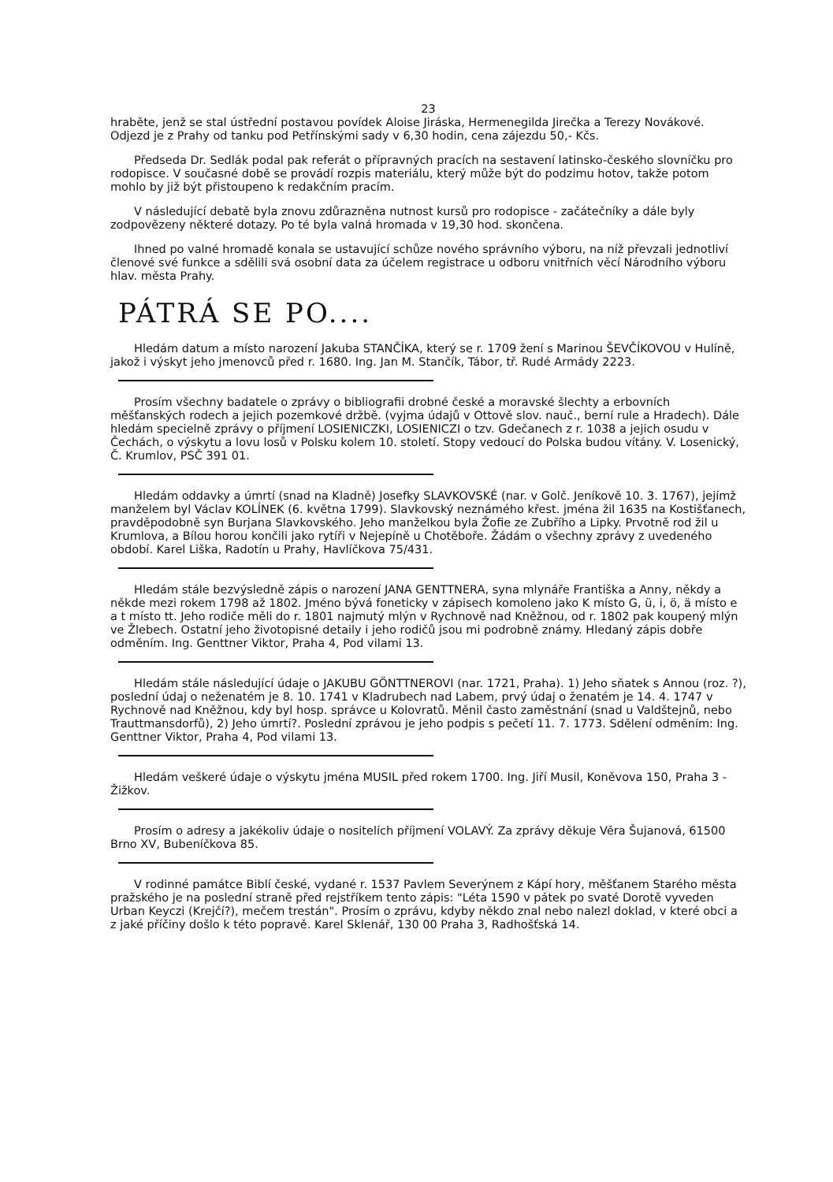23
hraběte, jenž se stal ústřední postavou povídek Aloise Jiráska, Hermenegilda Jirečka a Terezy Novákové. Odjezd je z Prahy od tanku pod Petřínskými sady v 6,30 hodin, cena zájezdu 50,- Kčs.
Předseda Dr. Sedlák podal pak referát o přípravných pracích na sestavení latinsko-českého slovníčku pro rodopisce. V současné době se provádí rozpis materiálu, který může být do podzimu hotov, takže potom mohlo by již být přistoupeno k redakčním pracím.
V následující debatě byla znovu zdůrazněna nutnost kursů pro rodopisce - začátečníky a dále byly zodpovězeny některé dotazy. Po té byla valná hromada v 19,30 hod. skončena.
Ihned po valné hromadě konala se ustavující schůze nového správního výboru, na níž převzali jednotliví členové své funkce a sdělili svá osobní data za účelem registrace u odboru vnitřních věcí Národního výboru hlav. města Prahy.
PÁTRÁ SE PO....
Hledám datum a místo narození Jakuba STANČÍKA, který se r. 1709 žení s Marinou ŠEVČÍKOVOU v Hulíně, jakož i výskyt jeho jmenovců před r. 1680. Ing. Jan M. Stančík, Tábor, tř. Rudé Armády 2223.
Prosím všechny badatele o zprávy o bibliografii drobné české a moravské šlechty a erbovních měšťanských rodech a jejich pozemkové držbě. (vyjma údajů v Ottově slov. nauč., berní rule a Hradech). Dále hledám specielně zprávy o příjmení LOSIENICZKI, LOSIENICZI o tzv. Gdečanech z r. 1038 a jejich osudu v Čechách, o výskytu a lovu losů v Polsku kolem 10. století. Stopy vedoucí do Polska budou vítány. V. Losenický, Č. Krumlov, PSČ 391 01.
Hledám oddavky a úmrtí (snad na Kladně) Josefky SLAVKOVSKÉ (nar. v Golč. Jeníkově 10. 3. 1767), jejímž manželem byl Václav KOLÍNEK (6. května 1799). Slavkovský neznámého křest. jména žil 1635 na Kostišťanech, pravděpodobně syn Burjana Slavkovského. Jeho manželkou byla Žofie ze Zubřího a Lipky. Prvotně rod žil u Krumlova, a Bílou horou končili jako rytíři v Nejepíně u Chotěboře. Žádám o všechny zprávy z uvedeného období. Karel Liška, Radotín u Prahy, Havlíčkova 75/431.
Hledám stále bezvýsledně zápis o narození JANA GENTTNERA, syna mlynáře Františka a Anny, někdy a někde mezi rokem 1798 až 1802. Jméno bývá foneticky v zápisech komoleno jako K místo G, ü, i, ö, ä místo e a t místo tt. Jeho rodiče měli do r. 1801 najmutý mlýn v Rychnově nad Kněžnou, od r. 1802 pak koupený mlýn ve Žlebech. Ostatní jeho životopisné detaily i jeho rodičů jsou mi podrobně známy. Hledaný zápis dobře odměním. Ing. Genttner Viktor, Praha 4, Pod vilami 13.
Hledám stále následující údaje o JAKUBU GÖNTTNEROVI (nar. 1721, Praha). 1) Jeho sňatek s Annou (roz. ?), poslední údaj o neženatém je 8. 10. 1741 v Kladrubech nad Labem, prvý údaj o ženatém je 14. 4. 1747 v Rychnově nad Kněžnou, kdy byl hosp. správce u Kolovratů. Měnil často zaměstnání (snad u Valdštejnů, nebo Trauttmansdorfů), 2) Jeho úmrtí?. Poslední zprávou je jeho podpis s pečetí 11. 7. 1773. Sdělení odměním: Ing. Genttner Viktor, Praha 4, Pod vilami 13.
Hledám veškeré údaje o výskytu jména MUSIL před rokem 1700. Ing. Jiří Musil, Koněvova 150, Praha 3 - Žižkov.
Prosím o adresy a jakékoliv údaje o nositelích příjmení VOLAVÝ. Za zprávy děkuje Věra Šujanová, 61500 Brno XV, Bubeníčkova 85.
V rodinné památce Biblí české, vydané r. 1537 Pavlem Severýnem z Kápí hory, měšťanem Starého města pražského je na poslední straně před rejstříkem tento zápis: "Léta 1590 v pátek po svaté Dorotě vyveden Urban Keyczi (Krejčí?), mečem trestán". Prosím o zprávu, kdyby někdo znal nebo nalezl doklad, v které obci a z jaké příčiny došlo k této popravě. Karel Sklenář, 130 00 Praha 3, Radhošťská 14.